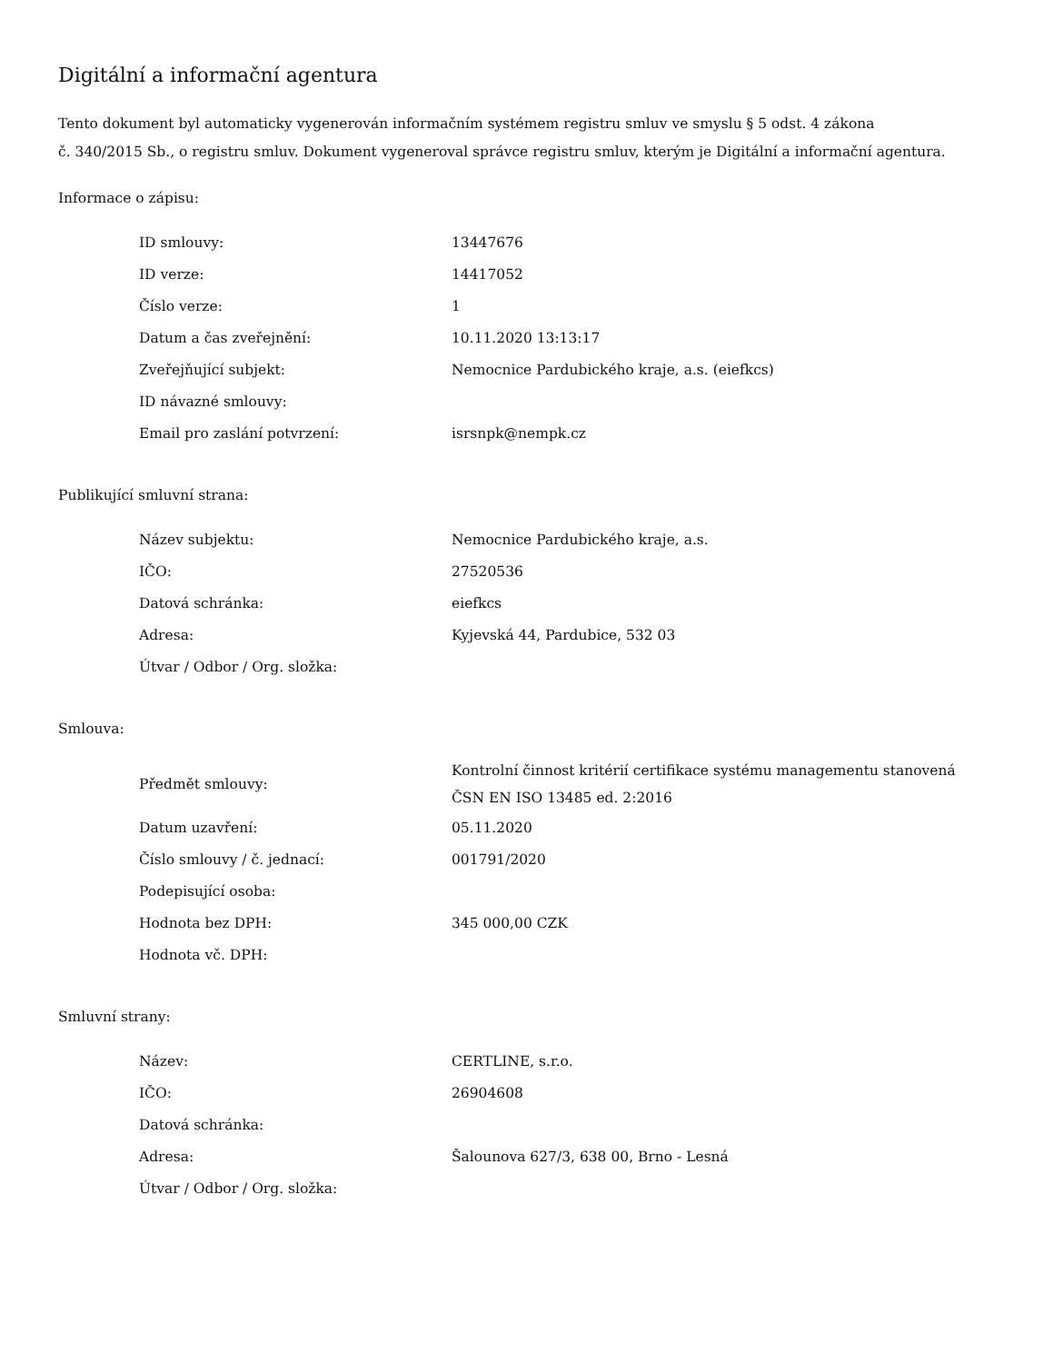Digitální a informační agentura
Tento dokument byl automaticky vygenerován informačním systémem registru smluv ve smyslu § 5 odst. 4 zákona
č. 340/2015 Sb., o registru smluv. Dokument vygeneroval správce registru smluv, kterým je Digitální a informační agentura.
Informace o zápisu:
| ID smlouvy: | 13447676 |
| ID verze: | 14417052 |
| Číslo verze: | 1 |
| Datum a čas zveřejnění: | 10.11.2020 13:13:17 |
| Zveřejňující subjekt: | Nemocnice Pardubického kraje, a.s. (eiefkcs) |
| ID návazné smlouvy: | |
| Email pro zaslání potvrzení: | isrsnpk@nempk.cz |
Publikující smluvní strana:
| Název subjektu: | Nemocnice Pardubického kraje, a.s. |
| IČO: | 27520536 |
| Datová schránka: | eiefkcs |
| Adresa: | Kyjevská 44, Pardubice, 532 03 |
| Útvar / Odbor / Org. složka: | |
Smlouva:
| Předmět smlouvy: | Kontrolní činnost kritérií certifikace systému managementu stanovená ČSN EN ISO 13485 ed. 2:2016 |
| Datum uzavření: | 05.11.2020 |
| Číslo smlouvy / č. jednací: | 001791/2020 |
| Podepisující osoba: | |
| Hodnota bez DPH: | 345 000,00 CZK |
| Hodnota vč. DPH: | |
Smluvní strany:
| Název: | CERTLINE, s.r.o. |
| IČO: | 26904608 |
| Datová schránka: | |
| Adresa: | Šalounova 627/3, 638 00, Brno - Lesná |
| Útvar / Odbor / Org. složka: | |